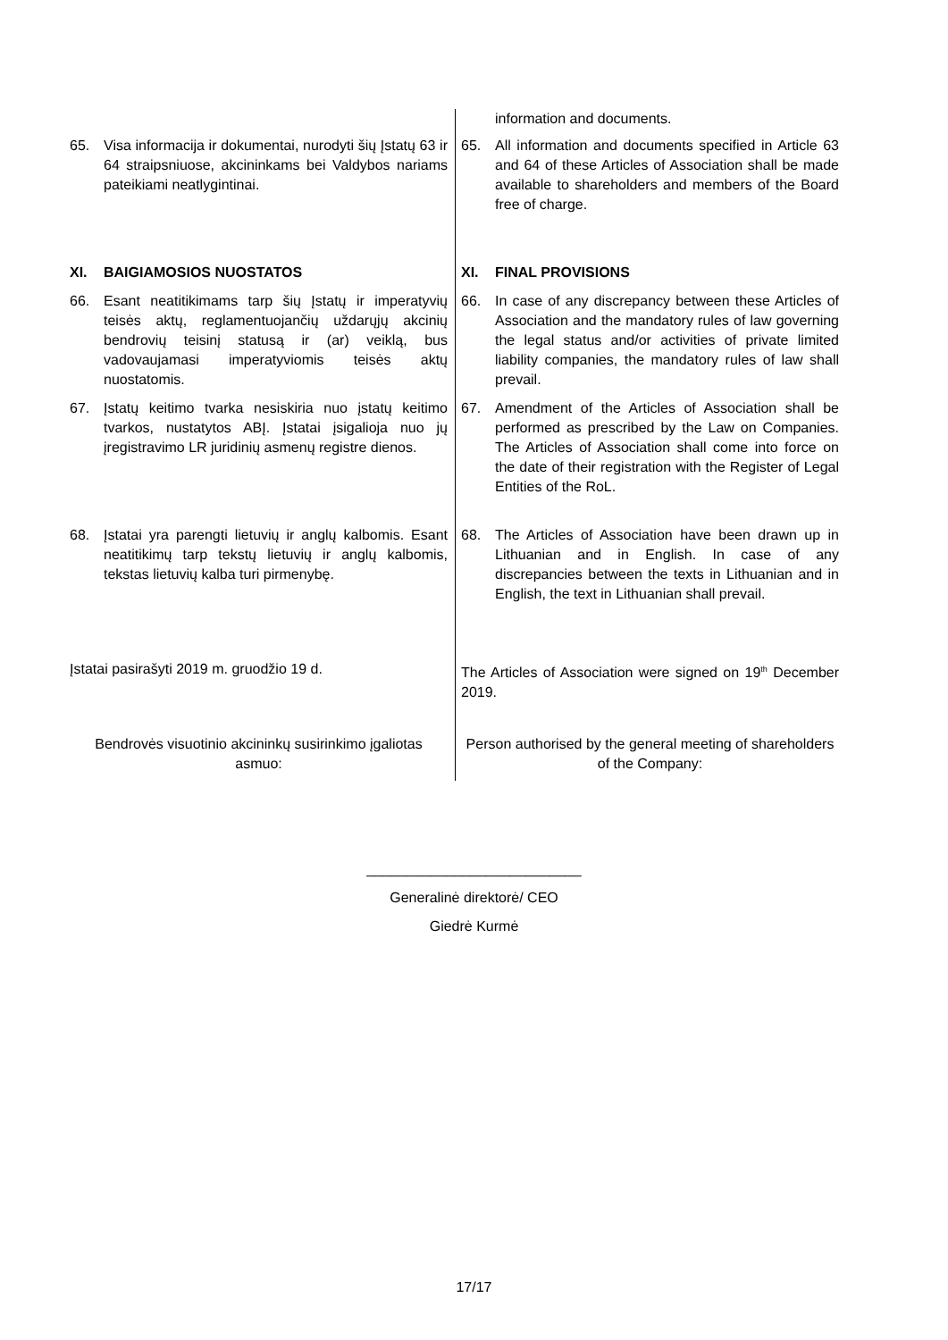| | information and documents. |
| 65. Visa informacija ir dokumentai, nurodyti šių Įstatų 63 ir 64 straipsniuose, akcininkams bei Valdybos nariams pateikiami neatlygintinai. | 65. All information and documents specified in Article 63 and 64 of these Articles of Association shall be made available to shareholders and members of the Board free of charge. |
| XI. BAIGIAMOSIOS NUOSTATOS | XI. FINAL PROVISIONS |
| 66. Esant neatitikimams tarp šių Įstatų ir imperatyvių teisės aktų, reglamentuojančių uždarųjų akcinių bendrovių teisinį statusą ir (ar) veiklą, bus vadovaujamasi imperatyviomis teisės aktų nuostatomis. | 66. In case of any discrepancy between these Articles of Association and the mandatory rules of law governing the legal status and/or activities of private limited liability companies, the mandatory rules of law shall prevail. |
| 67. Įstatų keitimo tvarka nesiskiria nuo įstatų keitimo tvarkos, nustatytos ABĮ. Įstatai įsigalioja nuo jų įregistravimo LR juridinių asmenų registre dienos. | 67. Amendment of the Articles of Association shall be performed as prescribed by the Law on Companies. The Articles of Association shall come into force on the date of their registration with the Register of Legal Entities of the RoL. |
| 68. Įstatai yra parengti lietuvių ir anglų kalbomis. Esant neatitikimų tarp tekstų lietuvių ir anglų kalbomis, tekstas lietuvių kalba turi pirmenybę. | 68. The Articles of Association have been drawn up in Lithuanian and in English. In case of any discrepancies between the texts in Lithuanian and in English, the text in Lithuanian shall prevail. |
| Įstatai pasirašyti 2019 m. gruodžio 19 d. | The Articles of Association were signed on 19<sup>th</sup> December 2019. |
| Bendrovės visuotinio akcininkų susirinkimo įgaliotas asmuo: | Person authorised by the general meeting of shareholders of the Company: |
___________________________
Generalinė direktorė/ CEO
Giedrė Kurmė
17/17